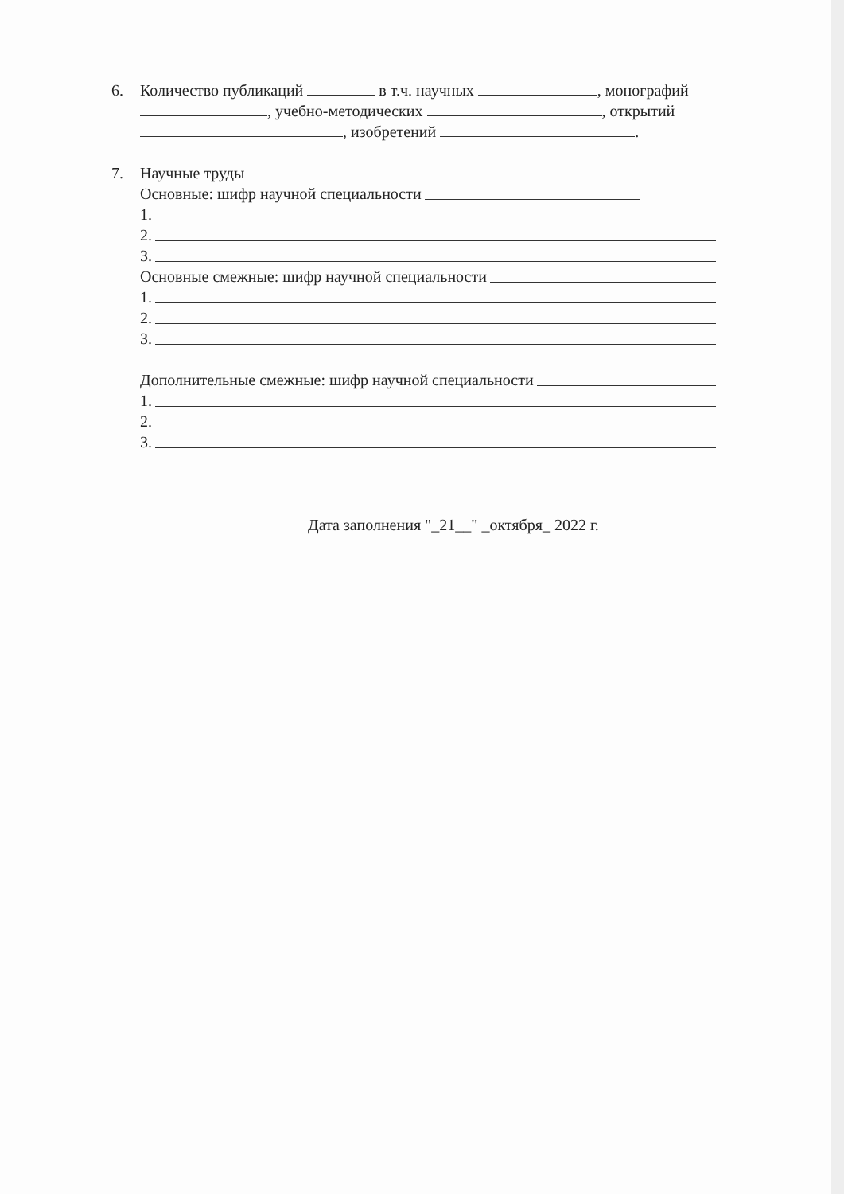6. Количество публикаций в т.ч. научных , монографий , учебно-методических , открытий , изобретений .
7. Научные труды
Основные: шифр научной специальности
1.
2.
3.
Основные смежные: шифр научной специальности
1.
2.
3.
Дополнительные смежные: шифр научной специальности
1.
2.
3.
Дата заполнения "_21__" _октября_ 2022 г.